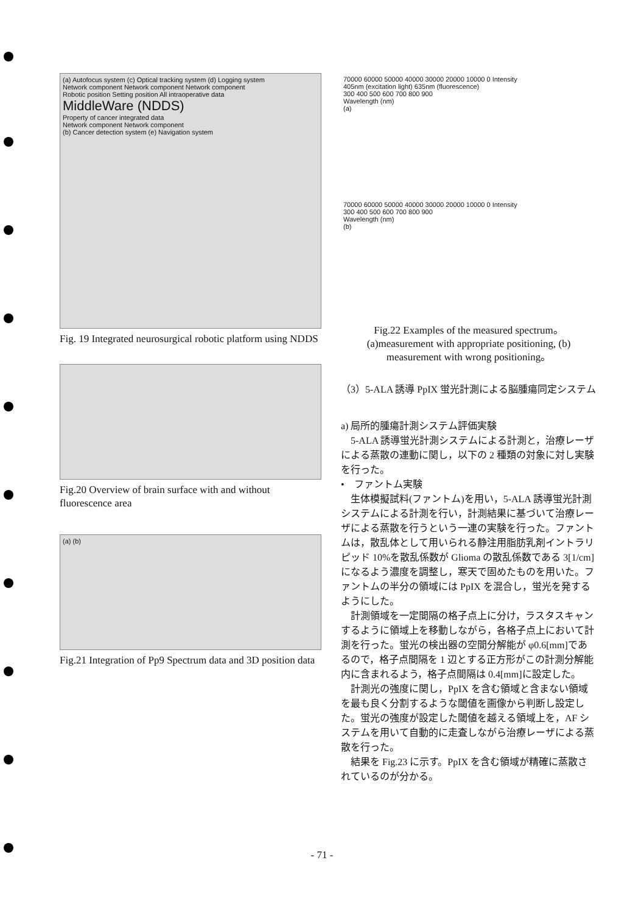(a) Autofocus system (c) Optical tracking system (d) Logging system
Network component Network component Network component
Robotic position Setting position All intraoperative data
MiddleWare (NDDS)
Property of cancer integrated data
Network component Network component
(b) Cancer detection system (e) Navigation system
Fig. 19 Integrated neurosurgical robotic platform using NDDS
Fig.20 Overview of brain surface with and without fluorescence area
(a) (b)
Fig.21 Integration of Pp9 Spectrum data and 3D position data
70000 60000 50000 40000 30000 20000 10000 0 Intensity
405nm (excitation light) 635nm (fluorescence)
300 400 500 600 700 800 900
Wavelength (nm)
(a)
70000 60000 50000 40000 30000 20000 10000 0 Intensity
300 400 500 600 700 800 900
Wavelength (nm)
(b)
Fig.22 Examples of the measured spectrum。
(a)measurement with appropriate positioning, (b) measurement with wrong positioning。
（3）5-ALA 誘導 PpIX 蛍光計測による脳腫瘍同定システム
a) 局所的腫瘍計測システム評価実験
5-ALA 誘導蛍光計測システムによる計測と，治療レーザによる蒸散の連動に関し，以下の 2 種類の対象に対し実験を行った。
•　ファントム実験
生体模擬試料(ファントム)を用い，5-ALA 誘導蛍光計測システムによる計測を行い，計測結果に基づいて治療レーザによる蒸散を行うという一連の実験を行った。ファントムは，散乱体として用いられる静注用脂肪乳剤イントラリピッド 10%を散乱係数が Glioma の散乱係数である 3[1/cm]になるよう濃度を調整し，寒天で固めたものを用いた。ファントムの半分の領域には PpIX を混合し，蛍光を発するようにした。
計測領域を一定間隔の格子点上に分け，ラスタスキャンするように領域上を移動しながら，各格子点上において計測を行った。蛍光の検出器の空間分解能が φ0.6[mm]であるので，格子点間隔を 1 辺とする正方形がこの計測分解能内に含まれるよう，格子点間隔は 0.4[mm]に設定した。
計測光の強度に関し，PpIX を含む領域と含まない領域を最も良く分割するような閾値を画像から判断し設定した。蛍光の強度が設定した閾値を越える領域上を，AF システムを用いて自動的に走査しながら治療レーザによる蒸散を行った。
結果を Fig.23 に示す。PpIX を含む領域が精確に蒸散されているのが分かる。
- 71 -